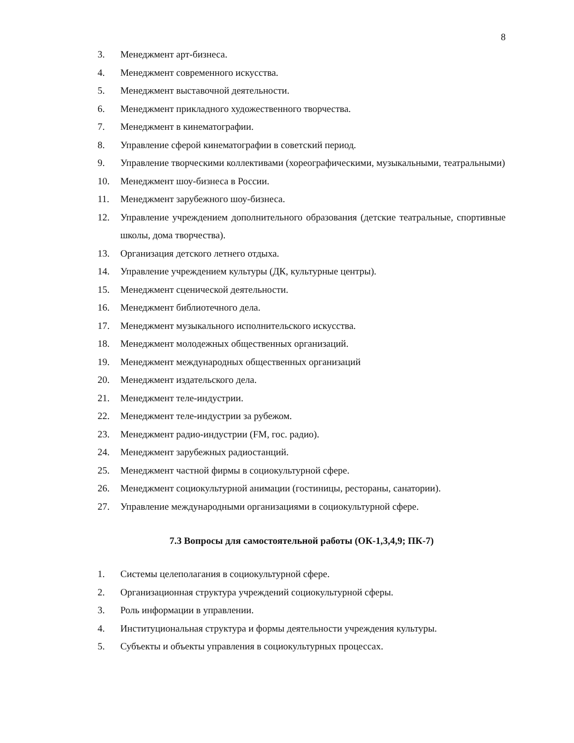8
3. Менеджмент арт-бизнеса.
4. Менеджмент современного искусства.
5. Менеджмент выставочной деятельности.
6. Менеджмент прикладного художественного творчества.
7. Менеджмент в кинематографии.
8. Управление сферой кинематографии в советский период.
9. Управление творческими коллективами (хореографическими, музыкальными, театральными)
10. Менеджмент шоу-бизнеса в России.
11. Менеджмент зарубежного шоу-бизнеса.
12. Управление учреждением дополнительного образования (детские театральные, спортивные школы, дома творчества).
13. Организация детского летнего отдыха.
14. Управление учреждением культуры (ДК, культурные центры).
15. Менеджмент сценической деятельности.
16. Менеджмент библиотечного дела.
17. Менеджмент музыкального исполнительского искусства.
18. Менеджмент молодежных общественных организаций.
19. Менеджмент международных общественных организаций
20. Менеджмент издательского дела.
21. Менеджмент теле-индустрии.
22. Менеджмент теле-индустрии за рубежом.
23. Менеджмент радио-индустрии (FM, гос. радио).
24. Менеджмент зарубежных радиостанций.
25. Менеджмент частной фирмы в социокультурной сфере.
26. Менеджмент социокультурной анимации (гостиницы, рестораны, санатории).
27. Управление международными организациями в социокультурной сфере.
7.3 Вопросы для самостоятельной работы (ОК-1,3,4,9; ПК-7)
1. Системы целеполагания в социокультурной сфере.
2. Организационная структура учреждений социокультурной сферы.
3. Роль информации в управлении.
4. Институциональная структура и формы деятельности учреждения культуры.
5. Субъекты и объекты управления в социокультурных процессах.